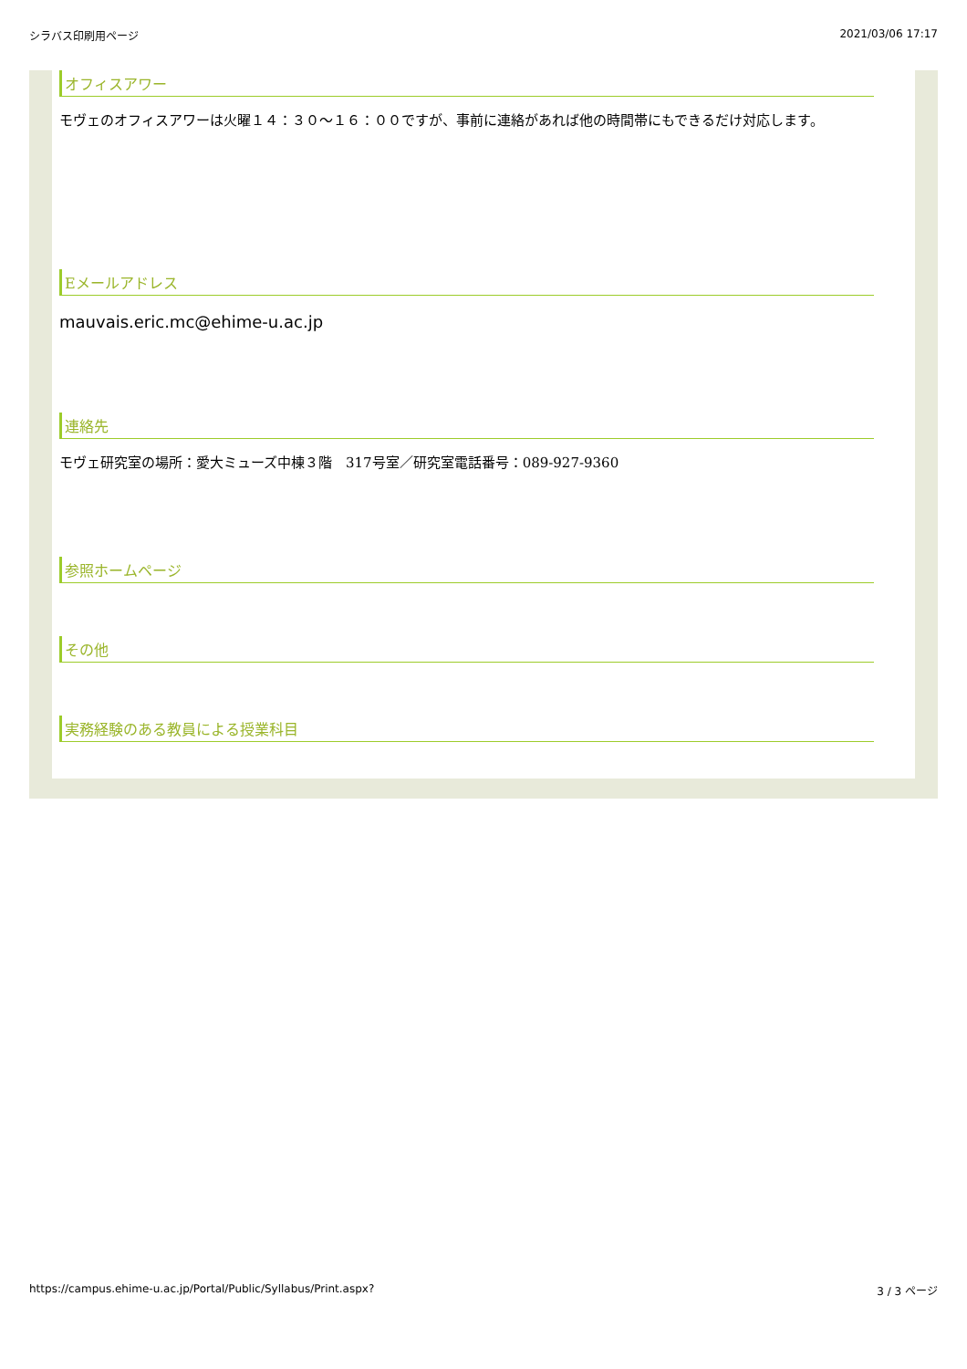シラバス印刷用ページ 2021/03/06 17:17
オフィスアワー
モヴェのオフィスアワーは火曜１４：３０〜１６：００ですが、事前に連絡があれば他の時間帯にもできるだけ対応します。
Eメールアドレス
mauvais.eric.mc@ehime-u.ac.jp
連絡先
モヴェ研究室の場所：愛大ミューズ中棟３階　317号室／研究室電話番号：089-927-9360
参照ホームページ
その他
実務経験のある教員による授業科目
https://campus.ehime-u.ac.jp/Portal/Public/Syllabus/Print.aspx? 3 / 3 ページ